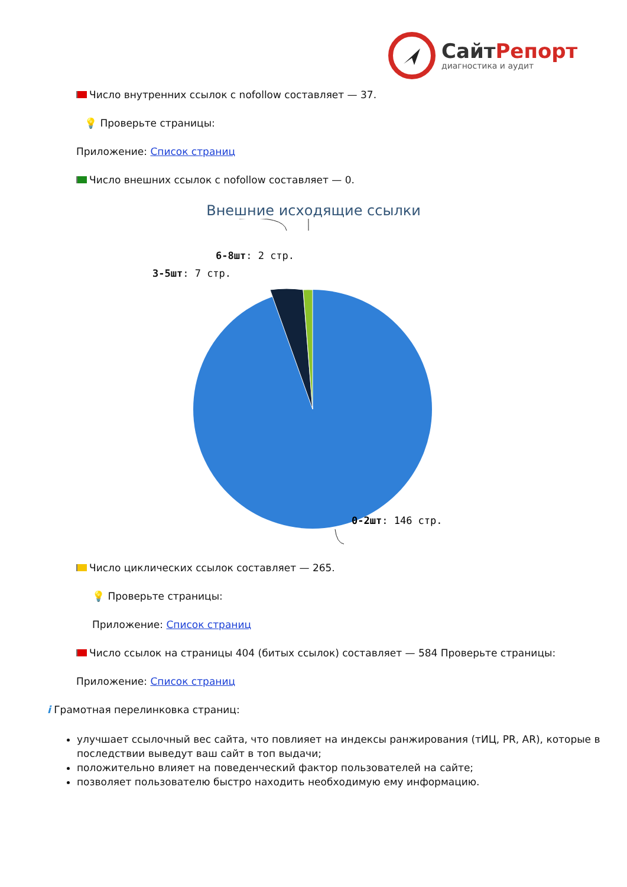СайтРепорт
диагностика и аудит
Число внутренних ссылок с nofollow составляет — 37.
💡 Проверьте страницы:
Приложение: Список страниц
Число внешних ссылок с nofollow составляет — 0.
Внешние исходящие ссылки
0-2шт: 146 стр.
6-8шт: 2 стр.
3-5шт: 7 стр.
Число циклических ссылок составляет — 265.
💡 Проверьте страницы:
Приложение: Список страниц
Число ссылок на страницы 404 (битых ссылок) составляет — 584 Проверьте страницы:
Приложение: Список страниц
i Грамотная перелинковка страниц:
улучшает ссылочный вес сайта, что повлияет на индексы ранжирования (тИЦ, PR, AR), которые в последствии выведут ваш сайт в топ выдачи;
положительно влияет на поведенческий фактор пользователей на сайте;
позволяет пользователю быстро находить необходимую ему информацию.